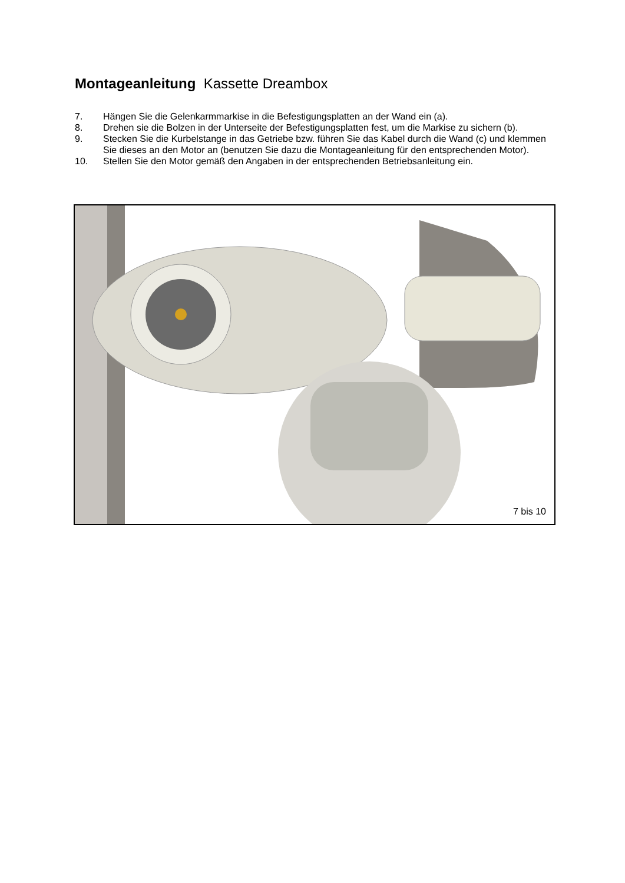Montageanleitung Kassette Dreambox
7. Hängen Sie die Gelenkarmmarkise in die Befestigungsplatten an der Wand ein (a).
8. Drehen sie die Bolzen in der Unterseite der Befestigungsplatten fest, um die Markise zu sichern (b).
9. Stecken Sie die Kurbelstange in das Getriebe bzw. führen Sie das Kabel durch die Wand (c) und klemmen Sie dieses an den Motor an (benutzen Sie dazu die Montageanleitung für den entsprechenden Motor).
10. Stellen Sie den Motor gemäß den Angaben in der entsprechenden Betriebsanleitung ein.
7 bis 10